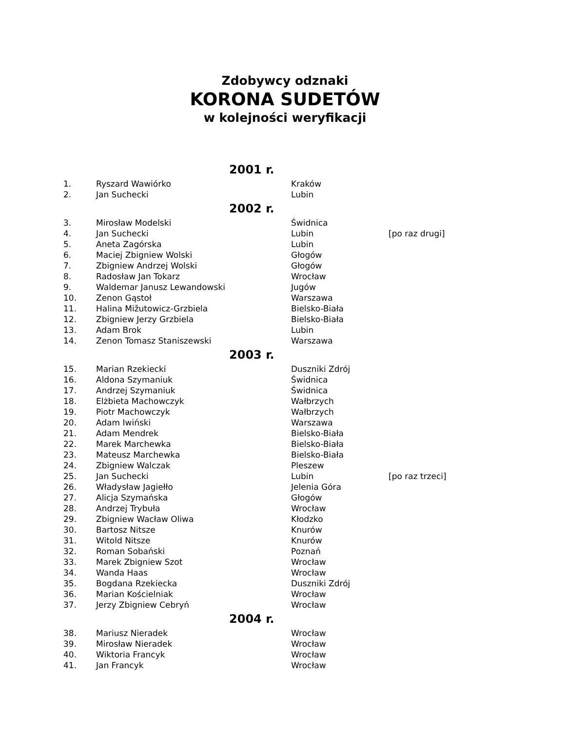Zdobywcy odznaki
KORONA SUDETÓW
w kolejności weryfikacji
| 2001 r. | | | |
| --- | --- | --- | --- |
| 1. | Ryszard Wawiórko | Kraków | |
| 2. | Jan Suchecki | Lubin | |
| 2002 r. | | | |
| 3. | Mirosław Modelski | Świdnica | |
| 4. | Jan Suchecki | Lubin | [po raz drugi] |
| 5. | Aneta Zagórska | Lubin | |
| 6. | Maciej Zbigniew Wolski | Głogów | |
| 7. | Zbigniew Andrzej Wolski | Głogów | |
| 8. | Radosław Jan Tokarz | Wrocław | |
| 9. | Waldemar Janusz Lewandowski | Jugów | |
| 10. | Zenon Gąstoł | Warszawa | |
| 11. | Halina Mižutowicz-Grzbiela | Bielsko-Biała | |
| 12. | Zbigniew Jerzy Grzbiela | Bielsko-Biała | |
| 13. | Adam Brok | Lubin | |
| 14. | Zenon Tomasz Staniszewski | Warszawa | |
| 2003 r. | | | |
| 15. | Marian Rzekiecki | Duszniki Zdrój | |
| 16. | Aldona Szymaniuk | Świdnica | |
| 17. | Andrzej Szymaniuk | Świdnica | |
| 18. | Elżbieta Machowczyk | Wałbrzych | |
| 19. | Piotr Machowczyk | Wałbrzych | |
| 20. | Adam Iwiński | Warszawa | |
| 21. | Adam Mendrek | Bielsko-Biała | |
| 22. | Marek Marchewka | Bielsko-Biała | |
| 23. | Mateusz Marchewka | Bielsko-Biała | |
| 24. | Zbigniew Walczak | Pleszew | |
| 25. | Jan Suchecki | Lubin | [po raz trzeci] |
| 26. | Władysław Jagiełło | Jelenia Góra | |
| 27. | Alicja Szymańska | Głogów | |
| 28. | Andrzej Trybuła | Wrocław | |
| 29. | Zbigniew Wacław Oliwa | Kłodzko | |
| 30. | Bartosz Nitsze | Knurów | |
| 31. | Witold Nitsze | Knurów | |
| 32. | Roman Sobański | Poznań | |
| 33. | Marek Zbigniew Szot | Wrocław | |
| 34. | Wanda Haas | Wrocław | |
| 35. | Bogdana Rzekiecka | Duszniki Zdrój | |
| 36. | Marian Kościelniak | Wrocław | |
| 37. | Jerzy Zbigniew Cebryń | Wrocław | |
| 2004 r. | | | |
| 38. | Mariusz Nieradek | Wrocław | |
| 39. | Mirosław Nieradek | Wrocław | |
| 40. | Wiktoria Francyk | Wrocław | |
| 41. | Jan Francyk | Wrocław | |